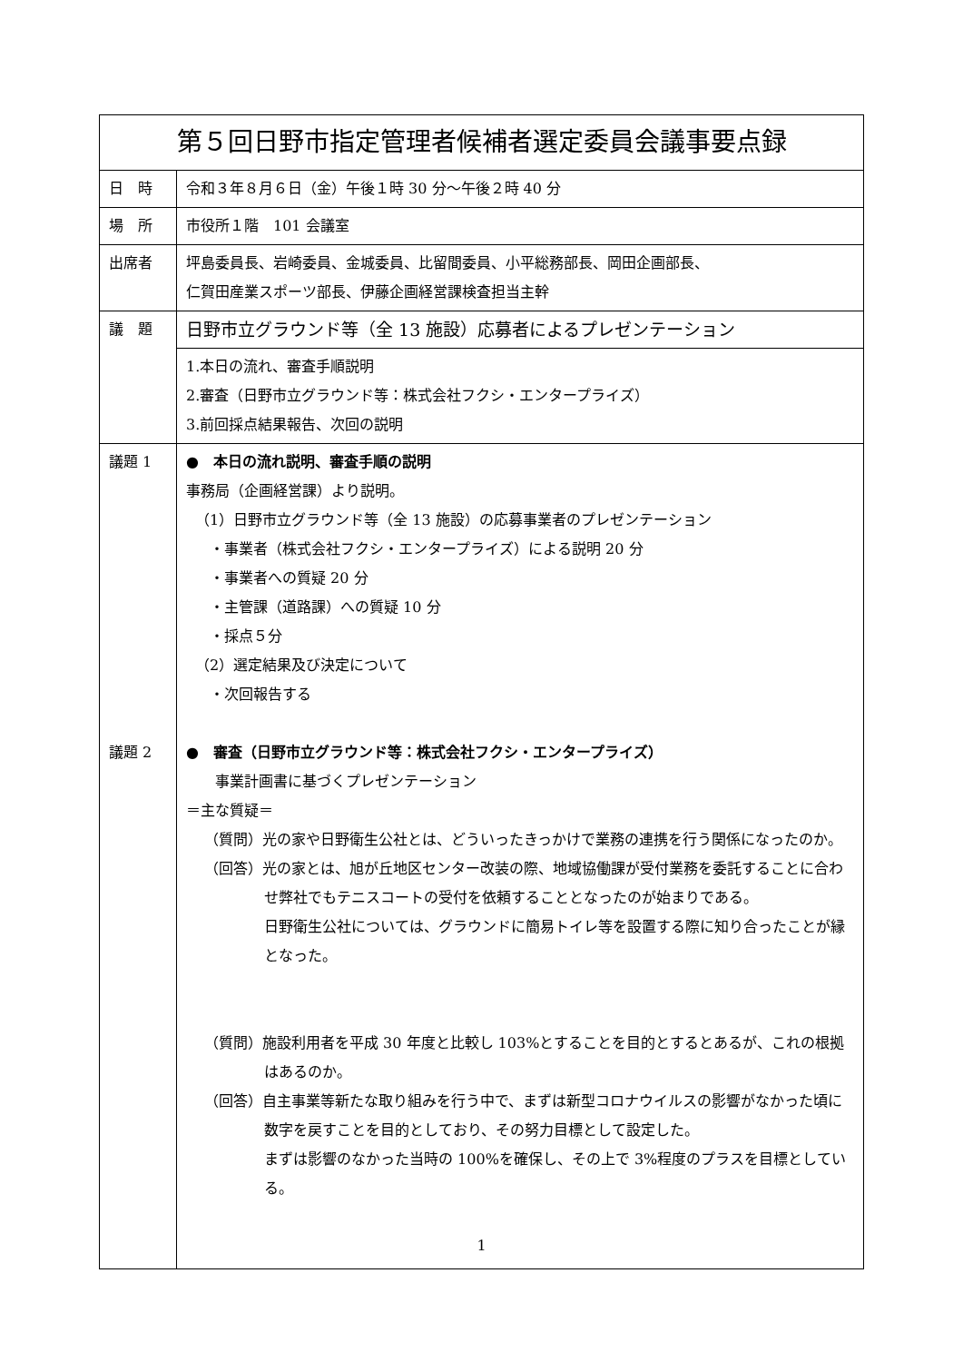| 第５回日野市指定管理者候補者選定委員会議事要点録 | |
| --- | --- |
| 日 時 | 令和３年８月６日（金）午後１時 30 分～午後２時 40 分 |
| 場 所 | 市役所１階 101 会議室 |
| 出席者 | 坪島委員長、岩崎委員、金城委員、比留間委員、小平総務部長、岡田企画部長、 仁賀田産業スポーツ部長、伊藤企画経営課検査担当主幹 |
| 議 題 | 日野市立グラウンド等（全 13 施設）応募者によるプレゼンテーション |
| | 1.本日の流れ、審査手順説明 2.審査（日野市立グラウンド等：株式会社フクシ・エンタープライズ） 3.前回採点結果報告、次回の説明 |
| 議題 1 議題 2 | ● 本日の流れ説明、審査手順の説明 事務局（企画経営課）より説明。 （1）日野市立グラウンド等（全 13 施設）の応募事業者のプレゼンテーション ・事業者（株式会社フクシ・エンタープライズ）による説明 20 分 ・事業者への質疑 20 分 ・主管課（道路課）への質疑 10 分 ・採点５分 （2）選定結果及び決定について ・次回報告する ● 審査（日野市立グラウンド等：株式会社フクシ・エンタープライズ） 事業計画書に基づくプレゼンテーション ＝主な質疑＝ （質問）光の家や日野衛生公社とは、どういったきっかけで業務の連携を行う関係になったのか。 （回答）光の家とは、旭が丘地区センター改装の際、地域協働課が受付業務を委託することに合わせ弊社でもテニスコートの受付を依頼することとなったのが始まりである。 日野衛生公社については、グラウンドに簡易トイレ等を設置する際に知り合ったことが縁となった。 （質問）施設利用者を平成 30 年度と比較し 103%とすることを目的とするとあるが、これの根拠はあるのか。 （回答）自主事業等新たな取り組みを行う中で、まずは新型コロナウイルスの影響がなかった頃に数字を戻すことを目的としており、その努力目標として設定した。 まずは影響のなかった当時の 100%を確保し、その上で 3%程度のプラスを目標としている。 |
1